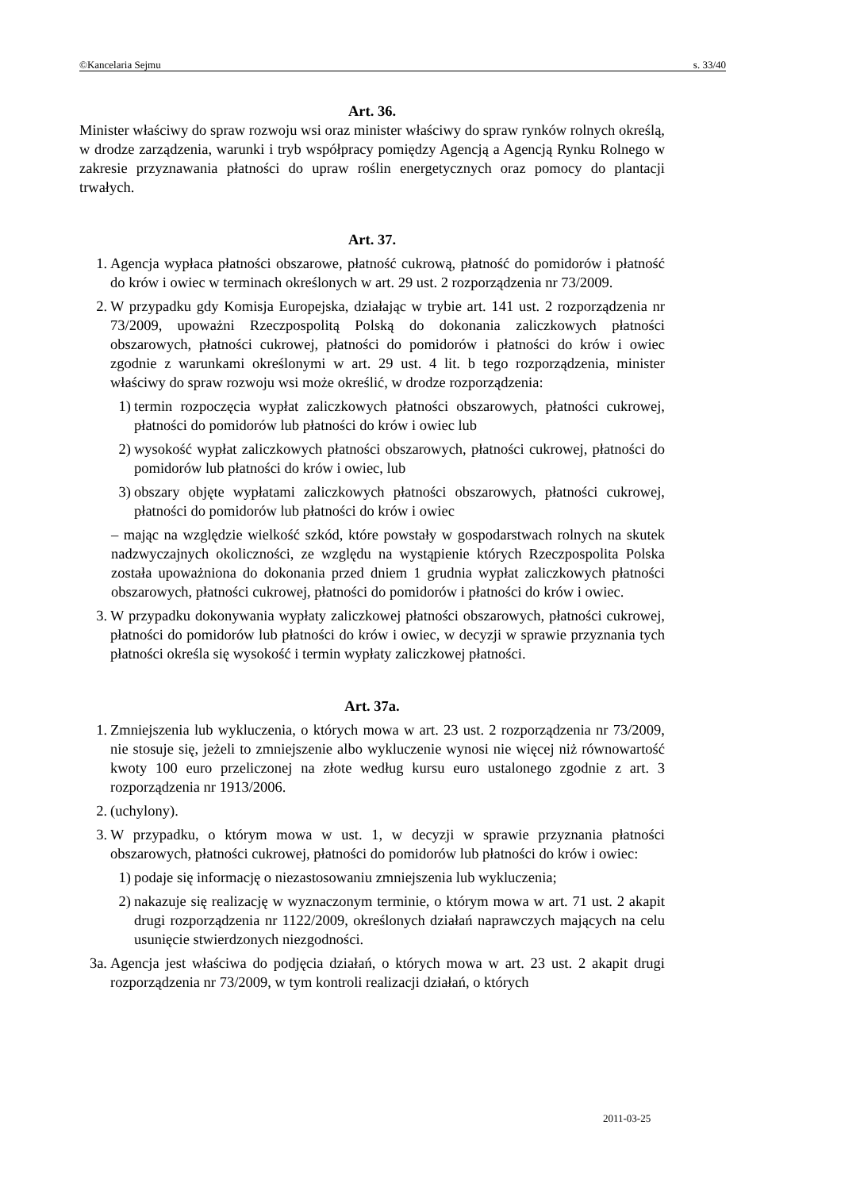©Kancelaria Sejmu s. 33/40
Art. 36.
Minister właściwy do spraw rozwoju wsi oraz minister właściwy do spraw rynków rolnych określą, w drodze zarządzenia, warunki i tryb współpracy pomiędzy Agencją a Agencją Rynku Rolnego w zakresie przyznawania płatności do upraw roślin energetycznych oraz pomocy do plantacji trwałych.
Art. 37.
1. Agencja wypłaca płatności obszarowe, płatność cukrową, płatność do pomidorów i płatność do krów i owiec w terminach określonych w art. 29 ust. 2 rozporządzenia nr 73/2009.
2. W przypadku gdy Komisja Europejska, działając w trybie art. 141 ust. 2 rozporządzenia nr 73/2009, upoważni Rzeczpospolitą Polską do dokonania zaliczkowych płatności obszarowych, płatności cukrowej, płatności do pomidorów i płatności do krów i owiec zgodnie z warunkami określonymi w art. 29 ust. 4 lit. b tego rozporządzenia, minister właściwy do spraw rozwoju wsi może określić, w drodze rozporządzenia:
1) termin rozpoczęcia wypłat zaliczkowych płatności obszarowych, płatności cukrowej, płatności do pomidorów lub płatności do krów i owiec lub
2) wysokość wypłat zaliczkowych płatności obszarowych, płatności cukrowej, płatności do pomidorów lub płatności do krów i owiec, lub
3) obszary objęte wypłatami zaliczkowych płatności obszarowych, płatności cukrowej, płatności do pomidorów lub płatności do krów i owiec
– mając na względzie wielkość szkód, które powstały w gospodarstwach rolnych na skutek nadzwyczajnych okoliczności, ze względu na wystąpienie których Rzeczpospolita Polska została upoważniona do dokonania przed dniem 1 grudnia wypłat zaliczkowych płatności obszarowych, płatności cukrowej, płatności do pomidorów i płatności do krów i owiec.
3. W przypadku dokonywania wypłaty zaliczkowej płatności obszarowych, płatności cukrowej, płatności do pomidorów lub płatności do krów i owiec, w decyzji w sprawie przyznania tych płatności określa się wysokość i termin wypłaty zaliczkowej płatności.
Art. 37a.
1. Zmniejszenia lub wykluczenia, o których mowa w art. 23 ust. 2 rozporządzenia nr 73/2009, nie stosuje się, jeżeli to zmniejszenie albo wykluczenie wynosi nie więcej niż równowartość kwoty 100 euro przeliczonej na złote według kursu euro ustalonego zgodnie z art. 3 rozporządzenia nr 1913/2006.
2. (uchylony).
3. W przypadku, o którym mowa w ust. 1, w decyzji w sprawie przyznania płatności obszarowych, płatności cukrowej, płatności do pomidorów lub płatności do krów i owiec:
1) podaje się informację o niezastosowaniu zmniejszenia lub wykluczenia;
2) nakazuje się realizację w wyznaczonym terminie, o którym mowa w art. 71 ust. 2 akapit drugi rozporządzenia nr 1122/2009, określonych działań naprawczych mających na celu usunięcie stwierdzonych niezgodności.
3a. Agencja jest właściwa do podjęcia działań, o których mowa w art. 23 ust. 2 akapit drugi rozporządzenia nr 73/2009, w tym kontroli realizacji działań, o których
2011-03-25